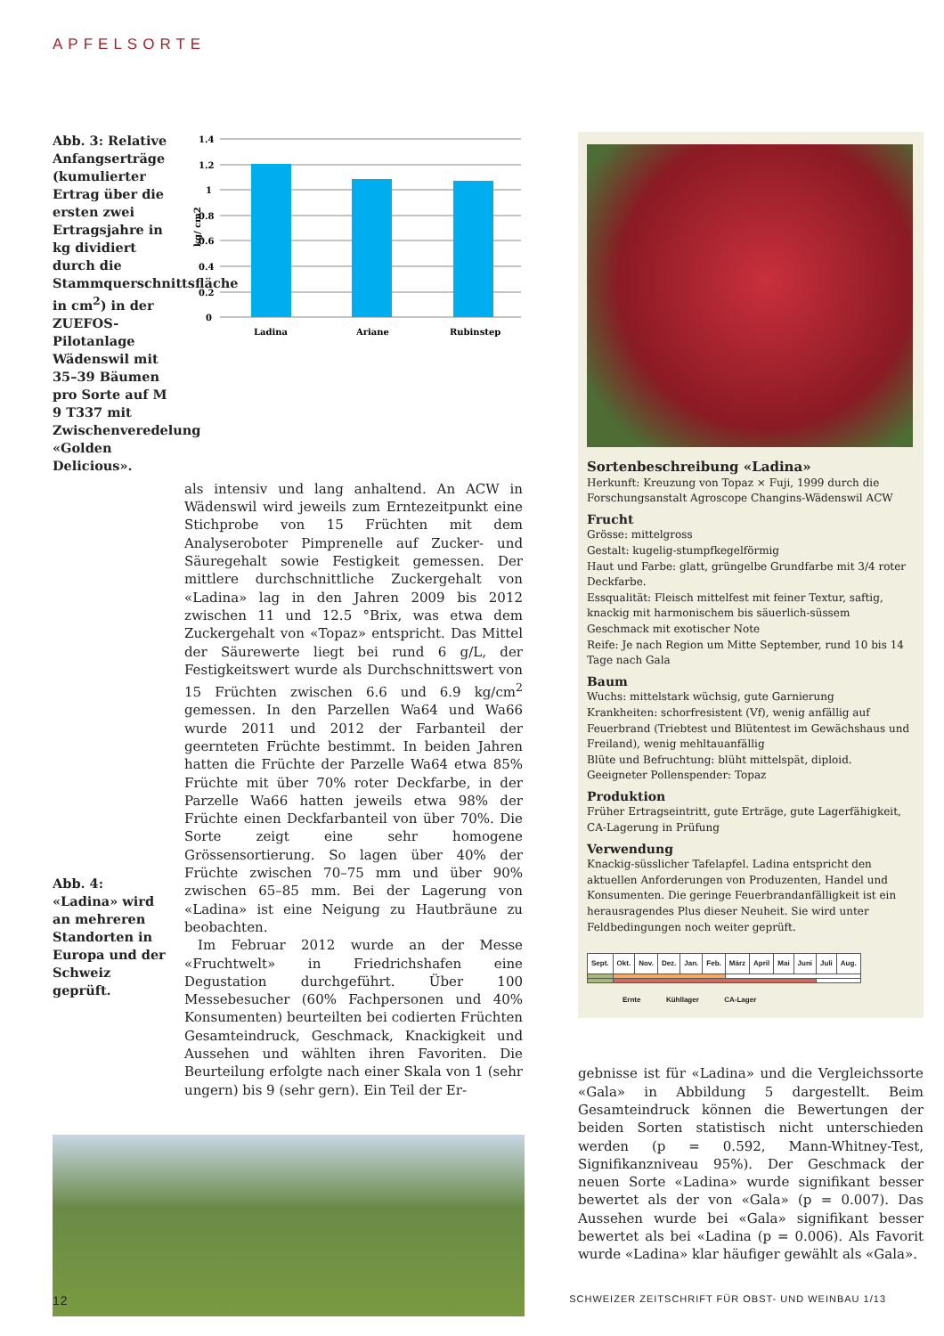APFELSORTE
Abb. 3: Relative Anfangserträge (kumulierter Ertrag über die ersten zwei Ertragsjahre in kg dividiert durch die Stammquerschnittsfläche in cm<sup>2</sup>) in der ZUEFOS-Pilotanlage Wädenswil mit 35–39 Bäumen pro Sorte auf M 9 T337 mit Zwischenveredelung «Golden Delicious».
kg/ cm2
1.4
1.2
1
0.8
0.6
0.4
0.2
0
Ladina
Ariane
Rubinstep
Abb. 4: «Ladina» wird an mehreren Standorten in Europa und der Schweiz geprüft.
als intensiv und lang anhaltend. An ACW in Wädenswil wird jeweils zum Erntezeitpunkt eine Stichprobe von 15 Früchten mit dem Analyseroboter Pimprenelle auf Zucker- und Säuregehalt sowie Festigkeit gemessen. Der mittlere durchschnittliche Zuckergehalt von «Ladina» lag in den Jahren 2009 bis 2012 zwischen 11 und 12.5 °Brix, was etwa dem Zuckergehalt von «Topaz» entspricht. Das Mittel der Säurewerte liegt bei rund 6 g/L, der Festigkeitswert wurde als Durchschnittswert von 15 Früchten zwischen 6.6 und 6.9 kg/cm<sup>2</sup> gemessen. In den Parzellen Wa64 und Wa66 wurde 2011 und 2012 der Farbanteil der geernteten Früchte bestimmt. In beiden Jahren hatten die Früchte der Parzelle Wa64 etwa 85% Früchte mit über 70% roter Deckfarbe, in der Parzelle Wa66 hatten jeweils etwa 98% der Früchte einen Deckfarbanteil von über 70%. Die Sorte zeigt eine sehr homogene Grössensortierung. So lagen über 40% der Früchte zwischen 70–75 mm und über 90% zwischen 65–85 mm. Bei der Lagerung von «Ladina» ist eine Neigung zu Hautbräune zu beobachten.
 Im Februar 2012 wurde an der Messe «Fruchtwelt» in Friedrichshafen eine Degustation durchgeführt. Über 100 Messebesucher (60% Fachpersonen und 40% Konsumenten) beurteilten bei codierten Früchten Gesamteindruck, Geschmack, Knackigkeit und Aussehen und wählten ihren Favoriten. Die Beurteilung erfolgte nach einer Skala von 1 (sehr ungern) bis 9 (sehr gern). Ein Teil der Er-
Sortenbeschreibung «Ladina»
Herkunft: Kreuzung von Topaz × Fuji, 1999 durch die Forschungsanstalt Agroscope Changins-Wädenswil ACW
Frucht
Grösse: mittelgross
Gestalt: kugelig-stumpfkegelförmig
Haut und Farbe: glatt, grüngelbe Grundfarbe mit 3/4 roter Deckfarbe.
Essqualität: Fleisch mittelfest mit feiner Textur, saftig, knackig mit harmonischem bis säuerlich-süssem Geschmack mit exotischer Note
Reife: Je nach Region um Mitte September, rund 10 bis 14 Tage nach Gala
Baum
Wuchs: mittelstark wüchsig, gute Garnierung
Krankheiten: schorfresistent (Vf), wenig anfällig auf Feuerbrand (Triebtest und Blütentest im Gewächshaus und Freiland), wenig mehltauanfällig
Blüte und Befruchtung: blüht mittelspät, diploid. Geeigneter Pollenspender: Topaz
Produktion
Früher Ertragseintritt, gute Erträge, gute Lagerfähigkeit, CA-Lagerung in Prüfung
Verwendung
Knackig-süsslicher Tafelapfel. Ladina entspricht den aktuellen Anforderungen von Produzenten, Handel und Konsumenten. Die geringe Feuerbrandanfälligkeit ist ein herausragendes Plus dieser Neuheit. Sie wird unter Feldbedingungen noch weiter geprüft.
| Sept. | Okt. | Nov. | Dez. | Jan. | Feb. | März | April | Mai | Juni | Juli | Aug. |
| --- | --- | --- | --- | --- | --- | --- | --- | --- | --- | --- | --- |
Ernte     Kühllager     CA-Lager
gebnisse ist für «Ladina» und die Vergleichssorte «Gala» in Abbildung 5 dargestellt. Beim Gesamteindruck können die Bewertungen der beiden Sorten statistisch nicht unterschieden werden (p = 0.592, Mann-Whitney-Test, Signifikanzniveau 95%). Der Geschmack der neuen Sorte «Ladina» wurde signifikant besser bewertet als der von «Gala» (p = 0.007). Das Aussehen wurde bei «Gala» signifikant besser bewertet als bei «Ladina (p = 0.006). Als Favorit wurde «Ladina» klar häufiger gewählt als «Gala».
12 SCHWEIZER ZEITSCHRIFT FÜR OBST- UND WEINBAU 1/13